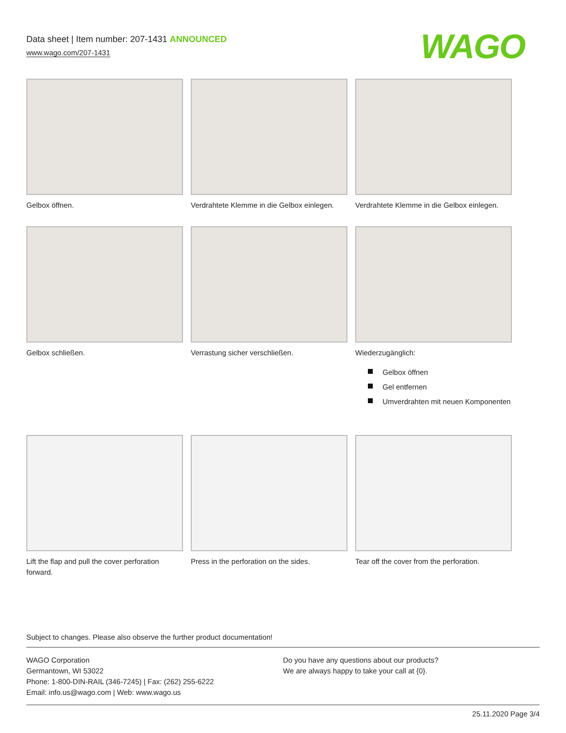Data sheet | Item number: 207-1431 ANNOUNCED
www.wago.com/207-1431
WAGO
Gelbox öffnen. Verdrahtete Klemme in die Gelbox einlegen.
Verdrahtete Klemme in die Gelbox einlegen.
Gelbox schließen. Verrastung sicher verschließen. Wiederzugänglich:
Gelbox öffnen
Gel entfernen
Umverdrahten mit neuen Komponenten
Lift the flap and pull the cover perforation forward.
Press in the perforation on the sides.
Tear off the cover from the perforation.
Subject to changes. Please also observe the further product documentation!
WAGO Corporation
Germantown, WI 53022
Phone: 1-800-DIN-RAIL (346-7245) | Fax: (262) 255-6222
Email: info.us@wago.com | Web: www.wago.us
Do you have any questions about our products?
We are always happy to take your call at {0}.
25.11.2020 Page 3/4